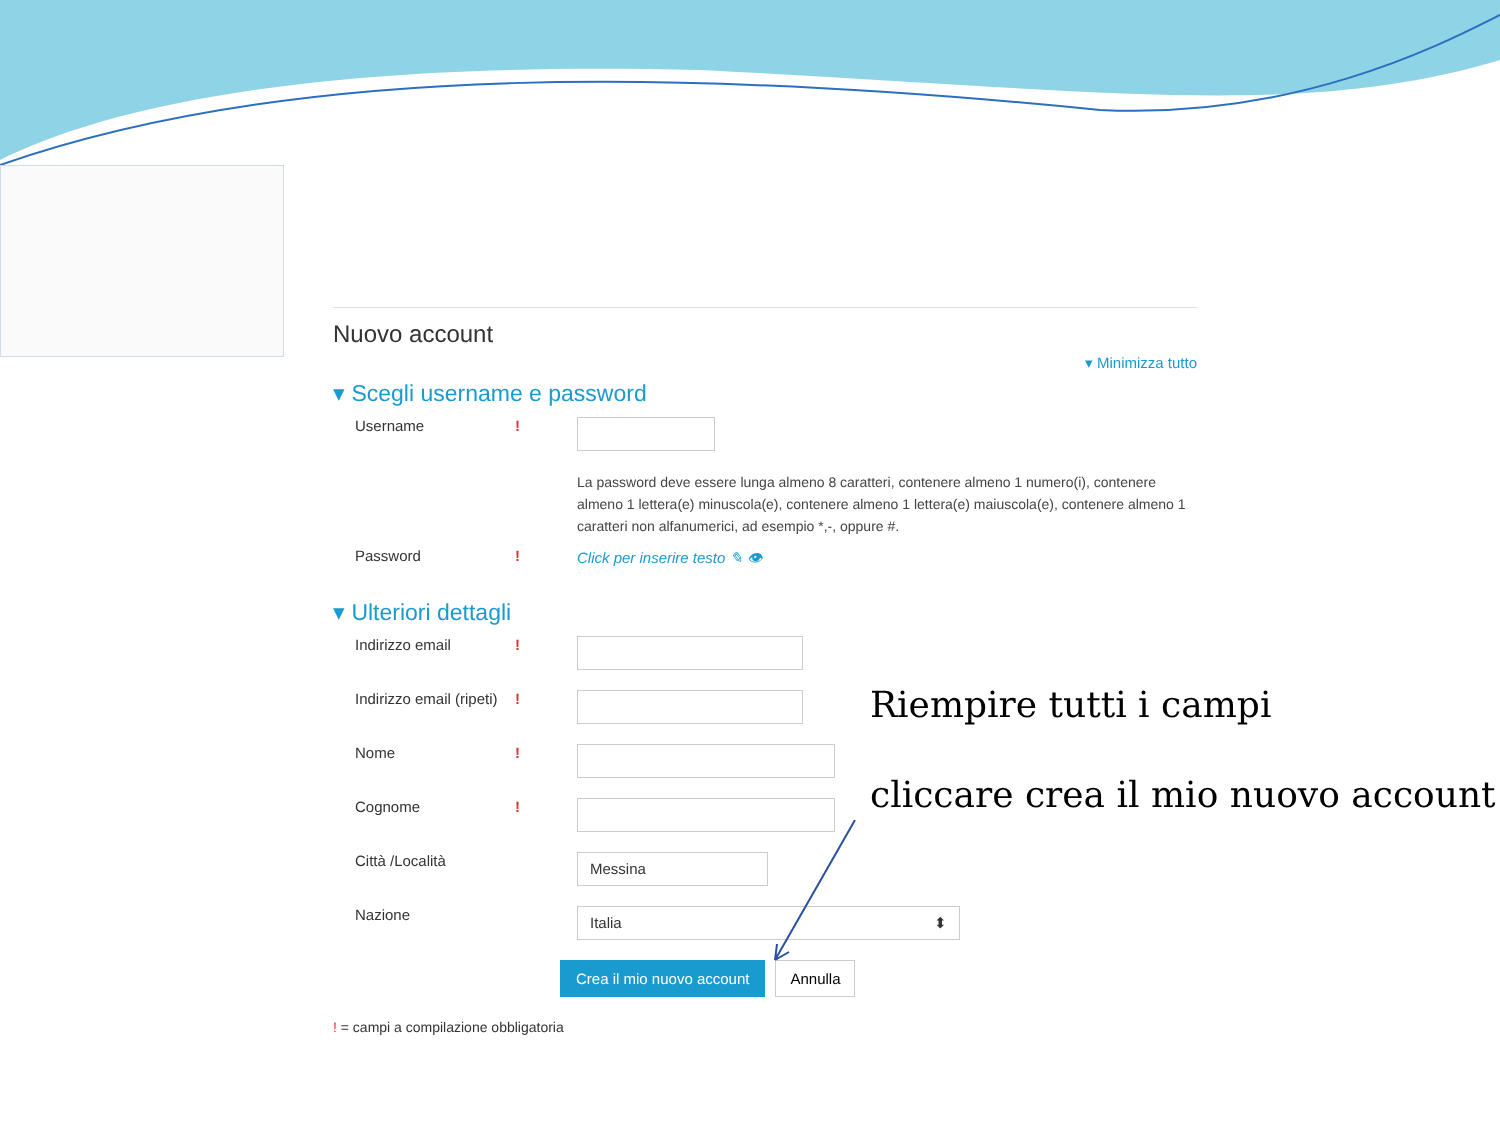Nuovo account
▾ Minimizza tutto
▾ Scegli username e password
Username!
La password deve essere lunga almeno 8 caratteri, contenere almeno 1 numero(i), contenere almeno 1 lettera(e) minuscola(e), contenere almeno 1 lettera(e) maiuscola(e), contenere almeno 1 caratteri non alfanumerici, ad esempio *,-, oppure #.
Password! Click per inserire testo ✎ 👁
▾ Ulteriori dettagli
Indirizzo email!
Indirizzo email (ripeti)!
Nome!
Cognome!
Città /Località Messina
Nazione Italia ⬍
Crea il mio nuovo account Annulla
! = campi a compilazione obbligatoria
Riempire tutti i campi
cliccare crea il mio nuovo account